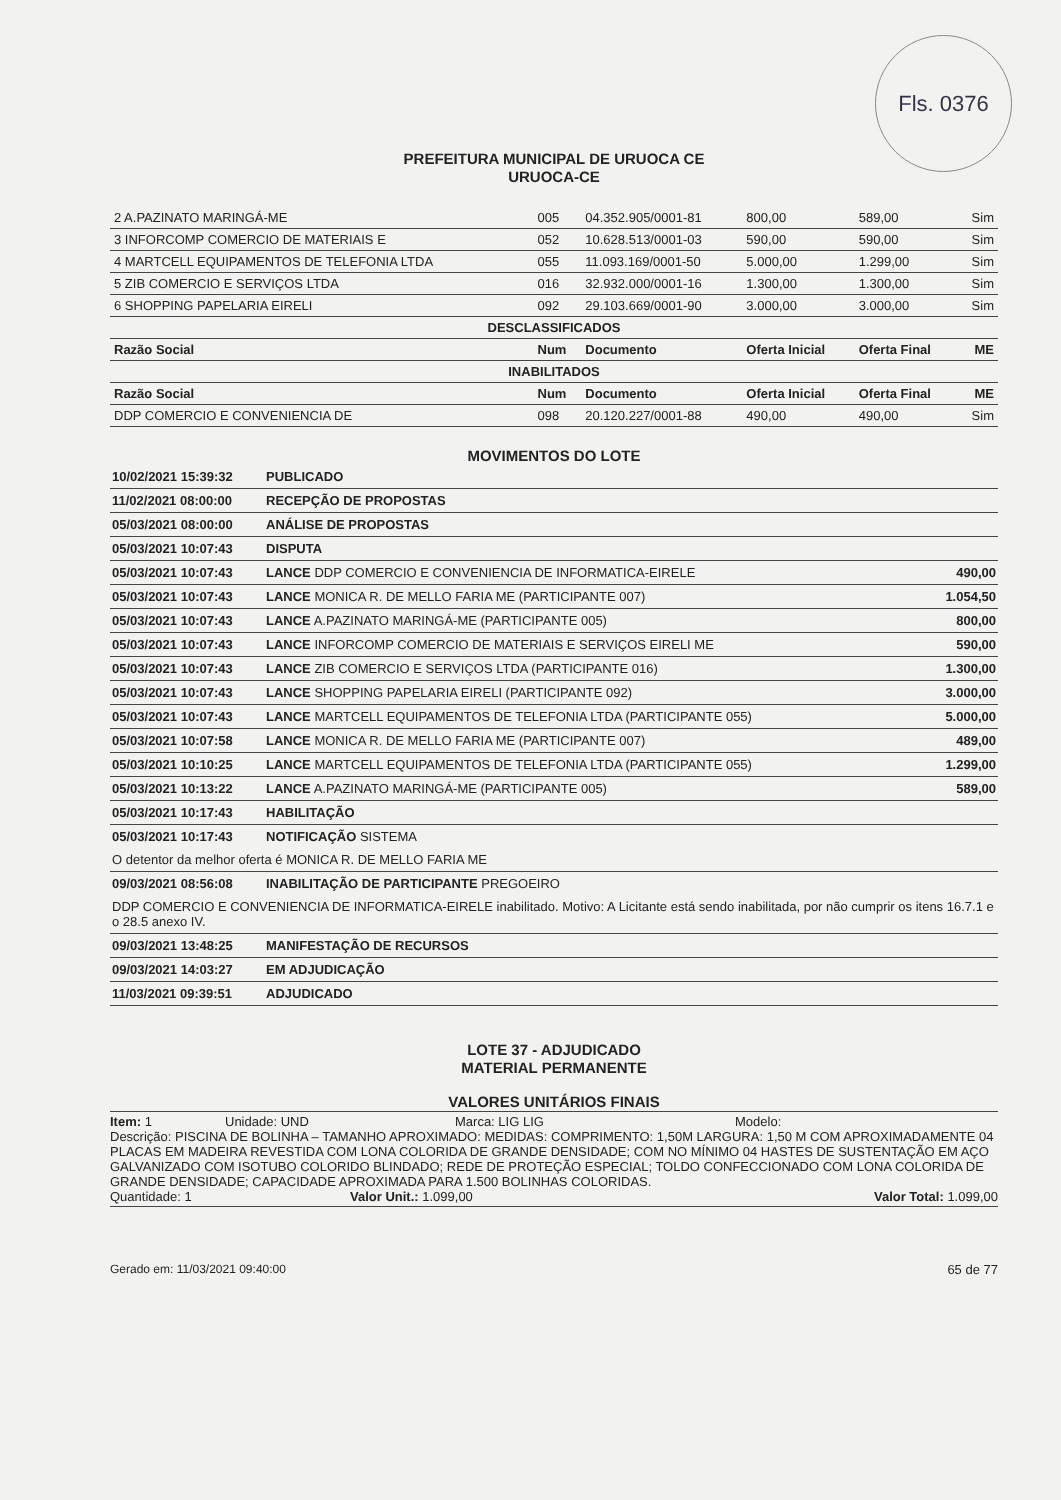Fls. 0376
PREFEITURA MUNICIPAL DE URUOCA CE
URUOCA-CE
| 2 A.PAZINATO MARINGÁ-ME | 005 | 04.352.905/0001-81 | 800,00 | 589,00 | Sim |
| 3 INFORCOMP COMERCIO DE MATERIAIS E | 052 | 10.628.513/0001-03 | 590,00 | 590,00 | Sim |
| 4 MARTCELL EQUIPAMENTOS DE TELEFONIA LTDA | 055 | 11.093.169/0001-50 | 5.000,00 | 1.299,00 | Sim |
| 5 ZIB COMERCIO E SERVIÇOS LTDA | 016 | 32.932.000/0001-16 | 1.300,00 | 1.300,00 | Sim |
| 6 SHOPPING PAPELARIA EIRELI | 092 | 29.103.669/0001-90 | 3.000,00 | 3.000,00 | Sim |
| DESCLASSIFICADOS | | | | | |
| Razão Social | Num | Documento | Oferta Inicial | Oferta Final | ME |
| INABILITADOS | | | | | |
| Razão Social | Num | Documento | Oferta Inicial | Oferta Final | ME |
| DDP COMERCIO E CONVENIENCIA DE | 098 | 20.120.227/0001-88 | 490,00 | 490,00 | Sim |
MOVIMENTOS DO LOTE
| 10/02/2021 15:39:32 | PUBLICADO | |
| 11/02/2021 08:00:00 | RECEPÇÃO DE PROPOSTAS | |
| 05/03/2021 08:00:00 | ANÁLISE DE PROPOSTAS | |
| 05/03/2021 10:07:43 | DISPUTA | |
| 05/03/2021 10:07:43 | LANCE DDP COMERCIO E CONVENIENCIA DE INFORMATICA-EIRELE | 490,00 |
| 05/03/2021 10:07:43 | LANCE MONICA R. DE MELLO FARIA ME (PARTICIPANTE 007) | 1.054,50 |
| 05/03/2021 10:07:43 | LANCE A.PAZINATO MARINGÁ-ME (PARTICIPANTE 005) | 800,00 |
| 05/03/2021 10:07:43 | LANCE INFORCOMP COMERCIO DE MATERIAIS E SERVIÇOS EIRELI ME | 590,00 |
| 05/03/2021 10:07:43 | LANCE ZIB COMERCIO E SERVIÇOS LTDA (PARTICIPANTE 016) | 1.300,00 |
| 05/03/2021 10:07:43 | LANCE SHOPPING PAPELARIA EIRELI (PARTICIPANTE 092) | 3.000,00 |
| 05/03/2021 10:07:43 | LANCE MARTCELL EQUIPAMENTOS DE TELEFONIA LTDA (PARTICIPANTE 055) | 5.000,00 |
| 05/03/2021 10:07:58 | LANCE MONICA R. DE MELLO FARIA ME (PARTICIPANTE 007) | 489,00 |
| 05/03/2021 10:10:25 | LANCE MARTCELL EQUIPAMENTOS DE TELEFONIA LTDA (PARTICIPANTE 055) | 1.299,00 |
| 05/03/2021 10:13:22 | LANCE A.PAZINATO MARINGÁ-ME (PARTICIPANTE 005) | 589,00 |
| 05/03/2021 10:17:43 | HABILITAÇÃO | |
| 05/03/2021 10:17:43 | NOTIFICAÇÃO SISTEMA | |
| O detentor da melhor oferta é MONICA R. DE MELLO FARIA ME | | |
| 09/03/2021 08:56:08 | INABILITAÇÃO DE PARTICIPANTE PREGOEIRO | |
| DDP COMERCIO E CONVENIENCIA DE INFORMATICA-EIRELE inabilitado. Motivo: A Licitante está sendo inabilitada, por não cumprir os itens 16.7.1 e o 28.5 anexo IV. | | |
| 09/03/2021 13:48:25 | MANIFESTAÇÃO DE RECURSOS | |
| 09/03/2021 14:03:27 | EM ADJUDICAÇÃO | |
| 11/03/2021 09:39:51 | ADJUDICADO | |
LOTE 37 - ADJUDICADO
MATERIAL PERMANENTE
VALORES UNITÁRIOS FINAIS
Item: 1 Unidade: UND Marca: LIG LIG Modelo:
Descrição: PISCINA DE BOLINHA – TAMANHO APROXIMADO: MEDIDAS: COMPRIMENTO: 1,50M LARGURA: 1,50 M COM APROXIMADAMENTE 04 PLACAS EM MADEIRA REVESTIDA COM LONA COLORIDA DE GRANDE DENSIDADE; COM NO MÍNIMO 04 HASTES DE SUSTENTAÇÃO EM AÇO GALVANIZADO COM ISOTUBO COLORIDO BLINDADO; REDE DE PROTEÇÃO ESPECIAL; TOLDO CONFECCIONADO COM LONA COLORIDA DE GRANDE DENSIDADE; CAPACIDADE APROXIMADA PARA 1.500 BOLINHAS COLORIDAS.
Quantidade: 1 Valor Unit.: 1.099,00 Valor Total: 1.099,00
Gerado em: 11/03/2021 09:40:00 65 de 77